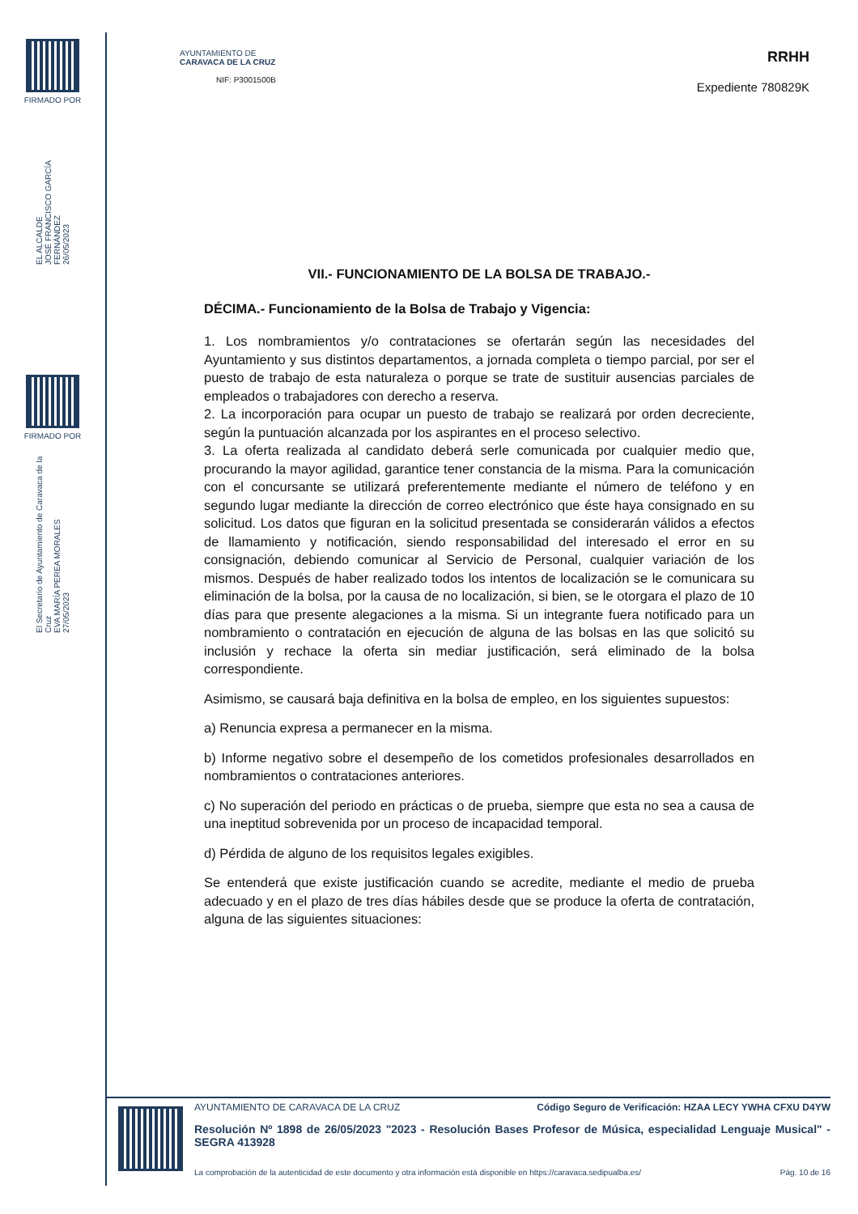FIRMADO POR
EL ALCALDE
JOSÉ FRANCISCO GARCÍA FERNÁNDEZ
26/05/2023
FIRMADO POR
El Secretario de Ayuntamiento de Caravaca de la Cruz
EVA MARÍA PEREA MORALES
27/05/2023
AYUNTAMIENTO DE
CARAVACA DE LA CRUZ
NIF: P3001500B
RRHH
Expediente 780829K
VII.- FUNCIONAMIENTO DE LA BOLSA DE TRABAJO.-
DÉCIMA.- Funcionamiento de la Bolsa de Trabajo y Vigencia:
1. Los nombramientos y/o contrataciones se ofertarán según las necesidades del Ayuntamiento y sus distintos departamentos, a jornada completa o tiempo parcial, por ser el puesto de trabajo de esta naturaleza o porque se trate de sustituir ausencias parciales de empleados o trabajadores con derecho a reserva.
2. La incorporación para ocupar un puesto de trabajo se realizará por orden decreciente, según la puntuación alcanzada por los aspirantes en el proceso selectivo.
3. La oferta realizada al candidato deberá serle comunicada por cualquier medio que, procurando la mayor agilidad, garantice tener constancia de la misma. Para la comunicación con el concursante se utilizará preferentemente mediante el número de teléfono y en segundo lugar mediante la dirección de correo electrónico que éste haya consignado en su solicitud. Los datos que figuran en la solicitud presentada se considerarán válidos a efectos de llamamiento y notificación, siendo responsabilidad del interesado el error en su consignación, debiendo comunicar al Servicio de Personal, cualquier variación de los mismos. Después de haber realizado todos los intentos de localización se le comunicara su eliminación de la bolsa, por la causa de no localización, si bien, se le otorgara el plazo de 10 días para que presente alegaciones a la misma. Si un integrante fuera notificado para un nombramiento o contratación en ejecución de alguna de las bolsas en las que solicitó su inclusión y rechace la oferta sin mediar justificación, será eliminado de la bolsa correspondiente.
Asimismo, se causará baja definitiva en la bolsa de empleo, en los siguientes supuestos:
a) Renuncia expresa a permanecer en la misma.
b) Informe negativo sobre el desempeño de los cometidos profesionales desarrollados en nombramientos o contrataciones anteriores.
c) No superación del periodo en prácticas o de prueba, siempre que esta no sea a causa de una ineptitud sobrevenida por un proceso de incapacidad temporal.
d) Pérdida de alguno de los requisitos legales exigibles.
Se entenderá que existe justificación cuando se acredite, mediante el medio de prueba adecuado y en el plazo de tres días hábiles desde que se produce la oferta de contratación, alguna de las siguientes situaciones:
AYUNTAMIENTO DE CARAVACA DE LA CRUZ Código Seguro de Verificación: HZAA LECY YWHA CFXU D4YW
Resolución Nº 1898 de 26/05/2023 "2023 - Resolución Bases Profesor de Música, especialidad Lenguaje Musical" - SEGRA 413928
La comprobación de la autenticidad de este documento y otra información está disponible en https://caravaca.sedipualba.es/ Pág. 10 de 16